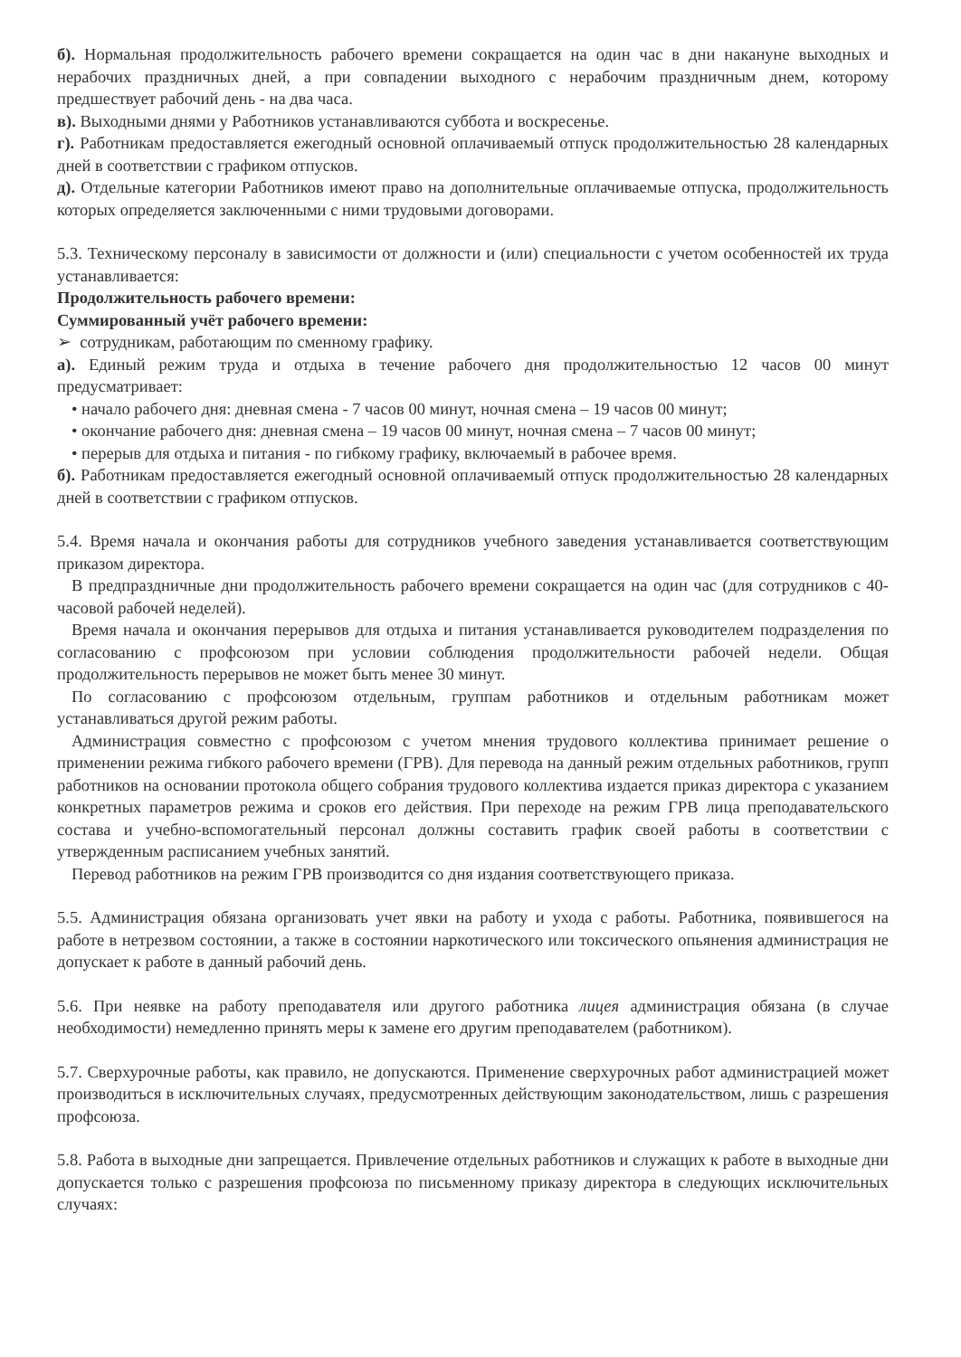б). Нормальная продолжительность рабочего времени сокращается на один час в дни накануне выходных и нерабочих праздничных дней, а при совпадении выходного с нерабочим праздничным днем, которому предшествует рабочий день - на два часа.
в). Выходными днями у Работников устанавливаются суббота и воскресенье.
г). Работникам предоставляется ежегодный основной оплачиваемый отпуск продолжительностью 28 календарных дней в соответствии с графиком отпусков.
д). Отдельные категории Работников имеют право на дополнительные оплачиваемые отпуска, продолжительность которых определяется заключенными с ними трудовыми договорами.
5.3. Техническому персоналу в зависимости от должности и (или) специальности с учетом особенностей их труда устанавливается:
Продолжительность рабочего времени:
Суммированный учёт рабочего времени:
➢ сотрудникам, работающим по сменному графику.
а). Единый режим труда и отдыха в течение рабочего дня продолжительностью 12 часов 00 минут предусматривает:
• начало рабочего дня: дневная смена - 7 часов 00 минут, ночная смена – 19 часов 00 минут;
• окончание рабочего дня: дневная смена – 19 часов 00 минут, ночная смена – 7 часов 00 минут;
• перерыв для отдыха и питания - по гибкому графику, включаемый в рабочее время.
б). Работникам предоставляется ежегодный основной оплачиваемый отпуск продолжительностью 28 календарных дней в соответствии с графиком отпусков.
5.4. Время начала и окончания работы для сотрудников учебного заведения устанавливается соответствующим приказом директора.
В предпраздничные дни продолжительность рабочего времени сокращается на один час (для сотрудников с 40-часовой рабочей неделей).
Время начала и окончания перерывов для отдыха и питания устанавливается руководителем подразделения по согласованию с профсоюзом при условии соблюдения продолжительности рабочей недели. Общая продолжительность перерывов не может быть менее 30 минут.
По согласованию с профсоюзом отдельным, группам работников и отдельным работникам может устанавливаться другой режим работы.
Администрация совместно с профсоюзом с учетом мнения трудового коллектива принимает решение о применении режима гибкого рабочего времени (ГРВ). Для перевода на данный режим отдельных работников, групп работников на основании протокола общего собрания трудового коллектива издается приказ директора с указанием конкретных параметров режима и сроков его действия. При переходе на режим ГРВ лица преподавательского состава и учебно-вспомогательный персонал должны составить график своей работы в соответствии с утвержденным расписанием учебных занятий.
Перевод работников на режим ГРВ производится со дня издания соответствующего приказа.
5.5. Администрация обязана организовать учет явки на работу и ухода с работы. Работника, появившегося на работе в нетрезвом состоянии, а также в состоянии наркотического или токсического опьянения администрация не допускает к работе в данный рабочий день.
5.6. При неявке на работу преподавателя или другого работника лицея администрация обязана (в случае необходимости) немедленно принять меры к замене его другим преподавателем (работником).
5.7. Сверхурочные работы, как правило, не допускаются. Применение сверхурочных работ администрацией может производиться в исключительных случаях, предусмотренных действующим законодательством, лишь с разрешения профсоюза.
5.8. Работа в выходные дни запрещается. Привлечение отдельных работников и служащих к работе в выходные дни допускается только с разрешения профсоюза по письменному приказу директора в следующих исключительных случаях: